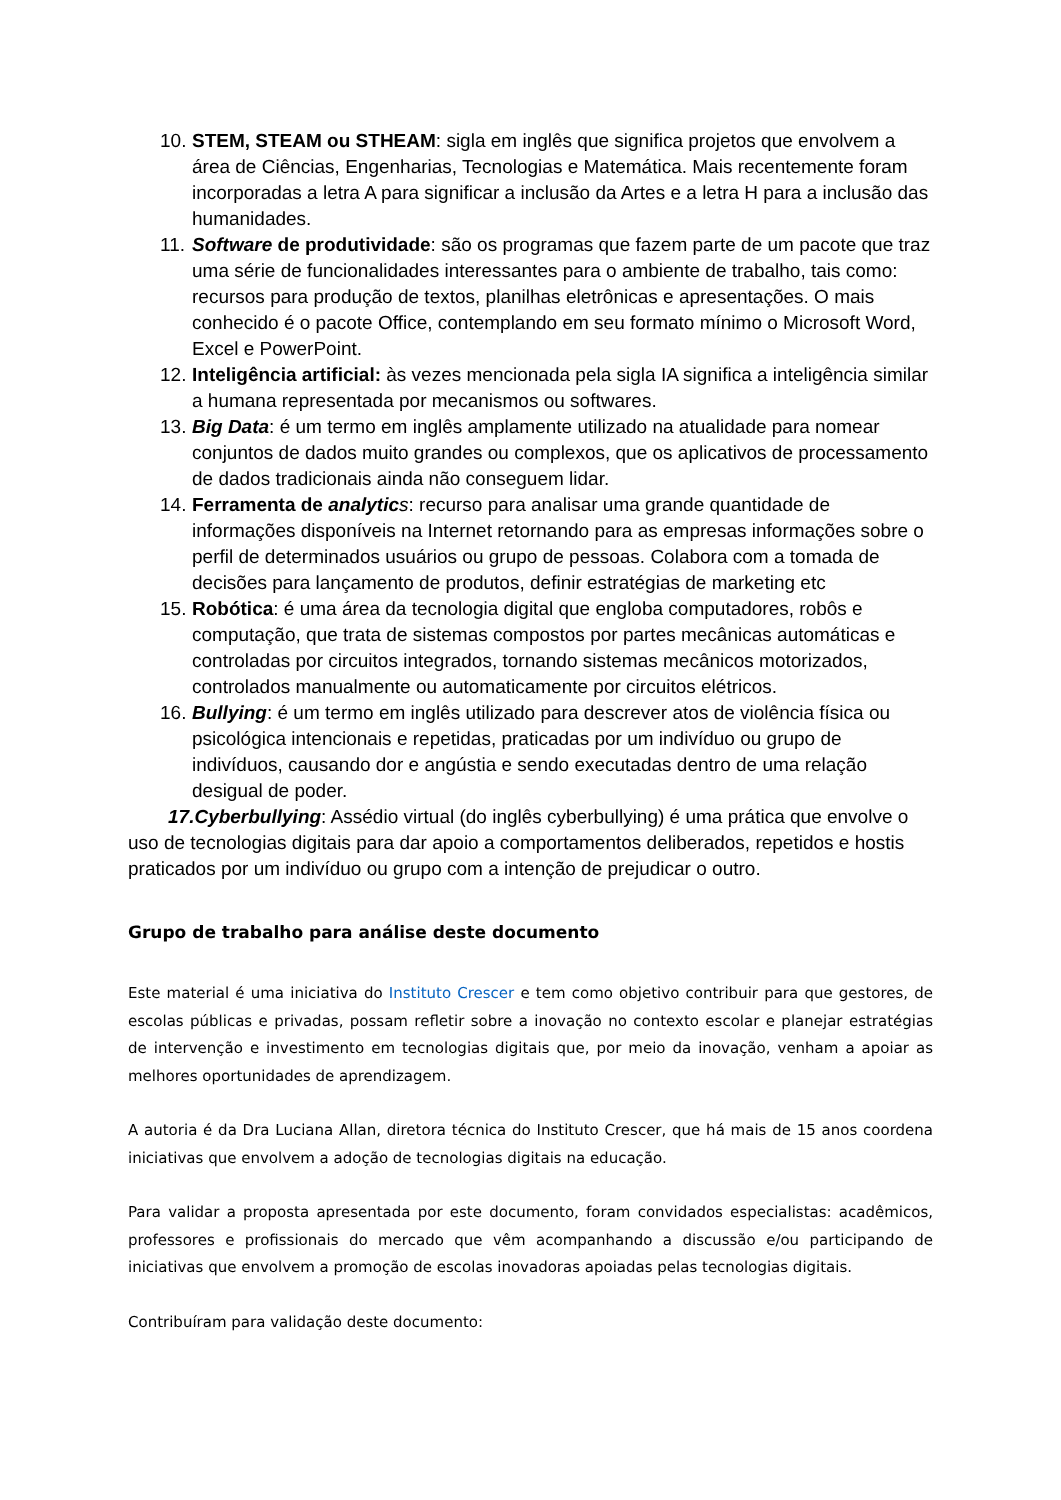10. STEM, STEAM ou STHEAM: sigla em inglês que significa projetos que envolvem a área de Ciências, Engenharias, Tecnologias e Matemática. Mais recentemente foram incorporadas a letra A para significar a inclusão da Artes e a letra H para a inclusão das humanidades.
11. Software de produtividade: são os programas que fazem parte de um pacote que traz uma série de funcionalidades interessantes para o ambiente de trabalho, tais como: recursos para produção de textos, planilhas eletrônicas e apresentações. O mais conhecido é o pacote Office, contemplando em seu formato mínimo o Microsoft Word, Excel e PowerPoint.
12. Inteligência artificial: às vezes mencionada pela sigla IA significa a inteligência similar a humana representada por mecanismos ou softwares.
13. Big Data: é um termo em inglês amplamente utilizado na atualidade para nomear conjuntos de dados muito grandes ou complexos, que os aplicativos de processamento de dados tradicionais ainda não conseguem lidar.
14. Ferramenta de analytic s: recurso para analisar uma grande quantidade de informações disponíveis na Internet retornando para as empresas informações sobre o perfil de determinados usuários ou grupo de pessoas. Colabora com a tomada de decisões para lançamento de produtos, definir estratégias de marketing etc
15. Robótica: é uma área da tecnologia digital que engloba computadores, robôs e computação, que trata de sistemas compostos por partes mecânicas automáticas e controladas por circuitos integrados, tornando sistemas mecânicos motorizados, controlados manualmente ou automaticamente por circuitos elétricos.
16. Bullying: é um termo em inglês utilizado para descrever atos de violência física ou psicológica intencionais e repetidas, praticadas por um indivíduo ou grupo de indivíduos, causando dor e angústia e sendo executadas dentro de uma relação desigual de poder.
17.Cyberbullying: Assédio virtual (do inglês cyberbullying) é uma prática que envolve o uso de tecnologias digitais para dar apoio a comportamentos deliberados, repetidos e hostis praticados por um indivíduo ou grupo com a intenção de prejudicar o outro.
Grupo de trabalho para análise deste documento
Este material é uma iniciativa do Instituto Crescer e tem como objetivo contribuir para que gestores, de escolas públicas e privadas, possam refletir sobre a inovação no contexto escolar e planejar estratégias de intervenção e investimento em tecnologias digitais que, por meio da inovação, venham a apoiar as melhores oportunidades de aprendizagem.
A autoria é da Dra Luciana Allan, diretora técnica do Instituto Crescer, que há mais de 15 anos coordena iniciativas que envolvem a adoção de tecnologias digitais na educação.
Para validar a proposta apresentada por este documento, foram convidados especialistas: acadêmicos, professores e profissionais do mercado que vêm acompanhando a discussão e/ou participando de iniciativas que envolvem a promoção de escolas inovadoras apoiadas pelas tecnologias digitais.
Contribuíram para validação deste documento: